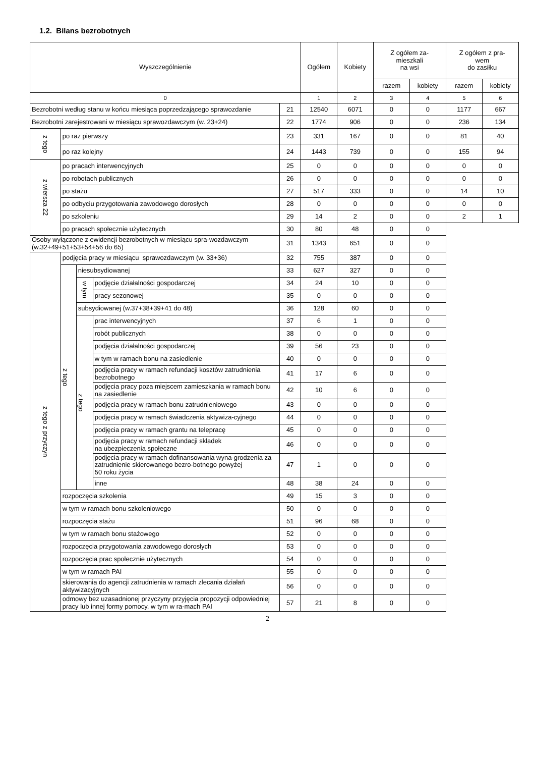1.2. Bilans bezrobotnych
| Wyszczególnienie | | | | | Ogółem | Kobiety | Z ogółem za- mieszkali na wsi | | Z ogółem z pra- wem do zasiłku | |
| --- | --- | --- | --- | --- | --- | --- | --- | --- | --- | --- |
| | | | | | | | razem | kobiety | razem | kobiety |
| 0 | | | | | 1 | 2 | 3 | 4 | 5 | 6 |
| Bezrobotni według stanu w końcu miesiąca poprzedzającego sprawozdanie | | | | 21 | 12540 | 6071 | 0 | 0 | 1177 | 667 |
| Bezrobotni zarejestrowani w miesiącu sprawozdawczym (w. 23+24) | | | | 22 | 1774 | 906 | 0 | 0 | 236 | 134 |
| z tego | po raz pierwszy | | | 23 | 331 | 167 | 0 | 0 | 81 | 40 |
| | po raz kolejny | | | 24 | 1443 | 739 | 0 | 0 | 155 | 94 |
| z wiersza 22 | po pracach interwencyjnych | | | 25 | 0 | 0 | 0 | 0 | 0 | 0 |
| | po robotach publicznych | | | 26 | 0 | 0 | 0 | 0 | 0 | 0 |
| | po stażu | | | 27 | 517 | 333 | 0 | 0 | 14 | 10 |
| | po odbyciu przygotowania zawodowego dorosłych | | | 28 | 0 | 0 | 0 | 0 | 0 | 0 |
| | po szkoleniu | | | 29 | 14 | 2 | 0 | 0 | 2 | 1 |
| | po pracach społecznie użytecznych | | | 30 | 80 | 48 | 0 | 0 | | |
| Osoby wyłączone z ewidencji bezrobotnych w miesiącu spra-wozdawczym (w.32+49+51+53+54+56 do 65) | | | | 31 | 1343 | 651 | 0 | 0 | | |
| z tego z przyczyn | podjęcia pracy w miesiącu sprawozdawczym (w. 33+36) | | | 32 | 755 | 387 | 0 | 0 | | |
| | z tego | niesubsydiowanej | | 33 | 627 | 327 | 0 | 0 | | |
| | | w tym | podjęcie działalności gospodarczej | 34 | 24 | 10 | 0 | 0 | | |
| | | | pracy sezonowej | 35 | 0 | 0 | 0 | 0 | | |
| | | subsydiowanej (w.37+38+39+41 do 48) | | 36 | 128 | 60 | 0 | 0 | | |
| | | z tego | prac interwencyjnych | 37 | 6 | 1 | 0 | 0 | | |
| | | | robót publicznych | 38 | 0 | 0 | 0 | 0 | | |
| | | | podjęcia działalności gospodarczej | 39 | 56 | 23 | 0 | 0 | | |
| | | | w tym w ramach bonu na zasiedlenie | 40 | 0 | 0 | 0 | 0 | | |
| | | | podjęcia pracy w ramach refundacji kosztów zatrudnienia bezrobotnego | 41 | 17 | 6 | 0 | 0 | | |
| | | | podjęcia pracy poza miejscem zamieszkania w ramach bonu na zasiedlenie | 42 | 10 | 6 | 0 | 0 | | |
| | | | podjęcia pracy w ramach bonu zatrudnieniowego | 43 | 0 | 0 | 0 | 0 | | |
| | | | podjęcia pracy w ramach świadczenia aktywiza-cyjnego | 44 | 0 | 0 | 0 | 0 | | |
| | | | podjęcia pracy w ramach grantu na telepracę | 45 | 0 | 0 | 0 | 0 | | |
| | | | podjęcia pracy w ramach refundacji składek na ubezpieczenia społeczne | 46 | 0 | 0 | 0 | 0 | | |
| | | | podjęcia pracy w ramach dofinansowania wyna-grodzenia za zatrudnienie skierowanego bezro-botnego powyżej 50 roku życia | 47 | 1 | 0 | 0 | 0 | | |
| | | | inne | 48 | 38 | 24 | 0 | 0 | | |
| | rozpoczęcia szkolenia | | | 49 | 15 | 3 | 0 | 0 | | |
| | w tym w ramach bonu szkoleniowego | | | 50 | 0 | 0 | 0 | 0 | | |
| | rozpoczęcia stażu | | | 51 | 96 | 68 | 0 | 0 | | |
| | w tym w ramach bonu stażowego | | | 52 | 0 | 0 | 0 | 0 | | |
| | rozpoczęcia przygotowania zawodowego dorosłych | | | 53 | 0 | 0 | 0 | 0 | | |
| | rozpoczęcia prac społecznie użytecznych | | | 54 | 0 | 0 | 0 | 0 | | |
| | w tym w ramach PAI | | | 55 | 0 | 0 | 0 | 0 | | |
| | skierowania do agencji zatrudnienia w ramach zlecania działań aktywizacyjnych | | | 56 | 0 | 0 | 0 | 0 | | |
| | odmowy bez uzasadnionej przyczyny przyjęcia propozycji odpowiedniej pracy lub innej formy pomocy, w tym w ra-mach PAI | | | 57 | 21 | 8 | 0 | 0 | | |
2